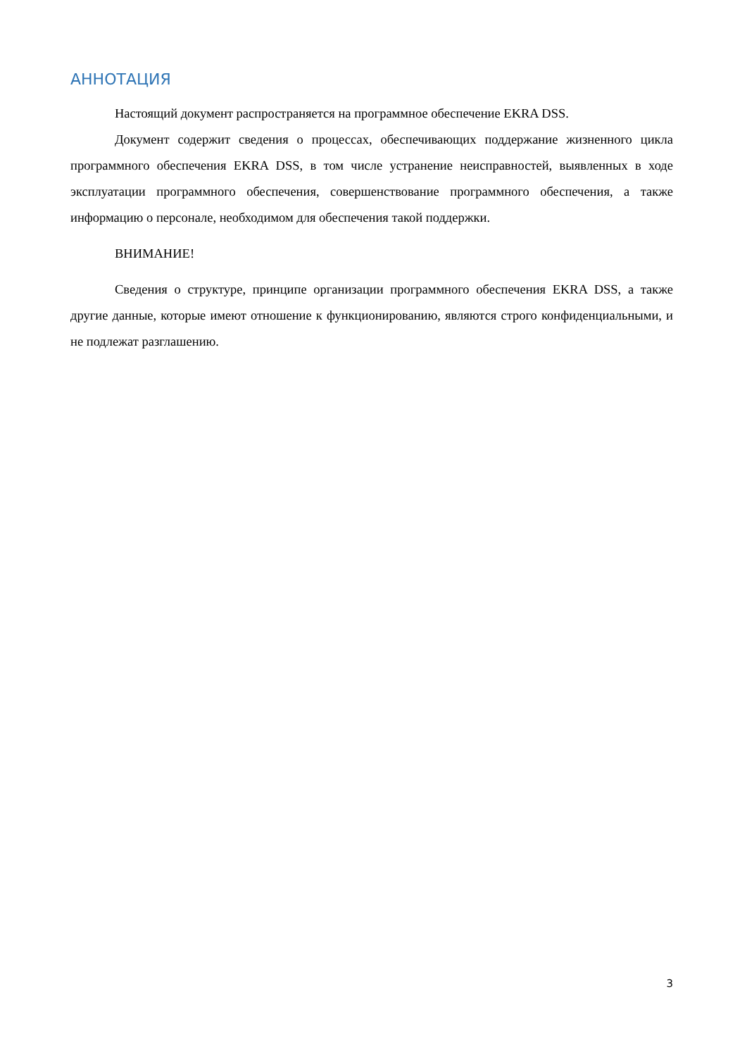АННОТАЦИЯ
Настоящий документ распространяется на программное обеспечение EKRA DSS.
Документ содержит сведения о процессах, обеспечивающих поддержание жизненного цикла программного обеспечения EKRA DSS, в том числе устранение неисправностей, выявленных в ходе эксплуатации программного обеспечения, совершенствование программного обеспечения, а также информацию о персонале, необходимом для обеспечения такой поддержки.
ВНИМАНИЕ!
Сведения о структуре, принципе организации программного обеспечения EKRA DSS, а также другие данные, которые имеют отношение к функционированию, являются строго конфиденциальными, и не подлежат разглашению.
3